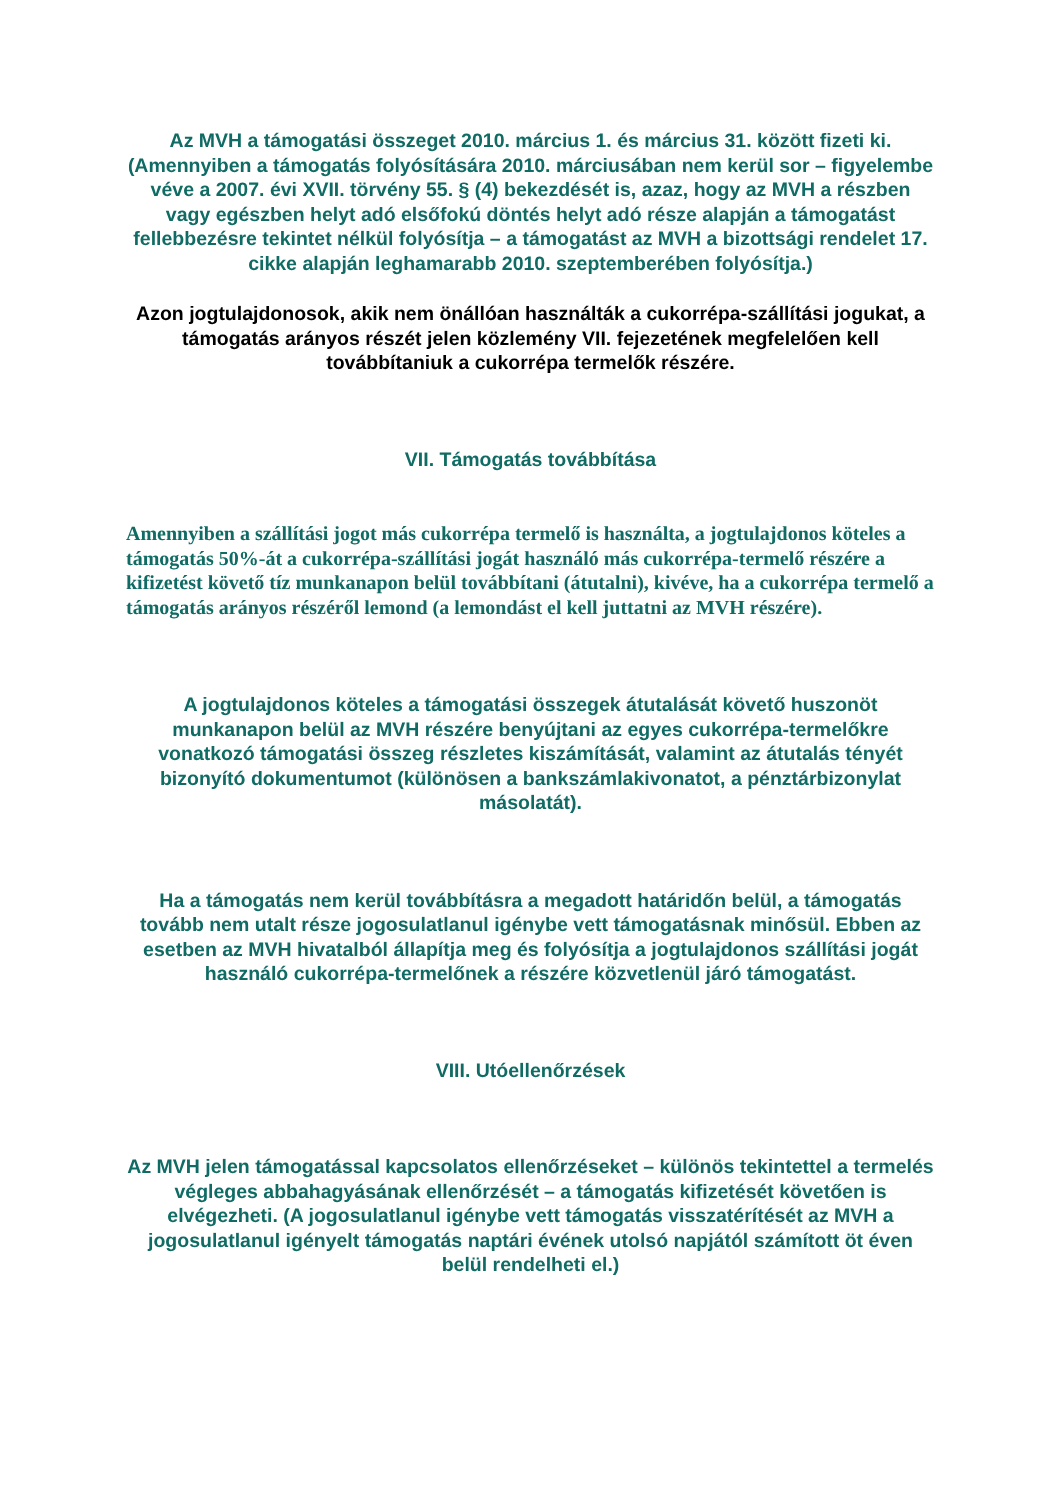Az MVH a támogatási összeget 2010. március 1. és március 31. között fizeti ki. (Amennyiben a támogatás folyósítására 2010. márciusában nem kerül sor – figyelembe véve a 2007. évi XVII. törvény 55. § (4) bekezdését is, azaz, hogy az MVH a részben vagy egészben helyt adó elsőfokú döntés helyt adó része alapján a támogatást fellebbezésre tekintet nélkül folyósítja – a támogatást az MVH a bizottsági rendelet 17. cikke alapján leghamarabb 2010. szeptemberében folyósítja.)
Azon jogtulajdonosok, akik nem önállóan használták a cukorrépa-szállítási jogukat, a támogatás arányos részét jelen közlemény VII. fejezetének megfelelően kell továbbítaniuk a cukorrépa termelők részére.
VII. Támogatás továbbítása
Amennyiben a szállítási jogot más cukorrépa termelő is használta, a jogtulajdonos köteles a támogatás 50%-át a cukorrépa-szállítási jogát használó más cukorrépa-termelő részére a kifizetést követő tíz munkanapon belül továbbítani (átutalni), kivéve, ha a cukorrépa termelő a támogatás arányos részéről lemond (a lemondást el kell juttatni az MVH részére).
A jogtulajdonos köteles a támogatási összegek átutalását követő huszonöt munkanapon belül az MVH részére benyújtani az egyes cukorrépa-termelőkre vonatkozó támogatási összeg részletes kiszámítását, valamint az átutalás tényét bizonyító dokumentumot (különösen a bankszámlakivonatot, a pénztárbizonylat másolatát).
Ha a támogatás nem kerül továbbításra a megadott határidőn belül, a támogatás tovább nem utalt része jogosulatlanul igénybe vett támogatásnak minősül. Ebben az esetben az MVH hivatalból állapítja meg és folyósítja a jogtulajdonos szállítási jogát használó cukorrépa-termelőnek a részére közvetlenül járó támogatást.
VIII. Utóellenőrzések
Az MVH jelen támogatással kapcsolatos ellenőrzéseket – különös tekintettel a termelés végleges abbahagyásának ellenőrzését – a támogatás kifizetését követően is elvégezheti. (A jogosulatlanul igénybe vett támogatás visszatérítését az MVH a jogosulatlanul igényelt támogatás naptári évének utolsó napjától számított öt éven belül rendelheti el.)